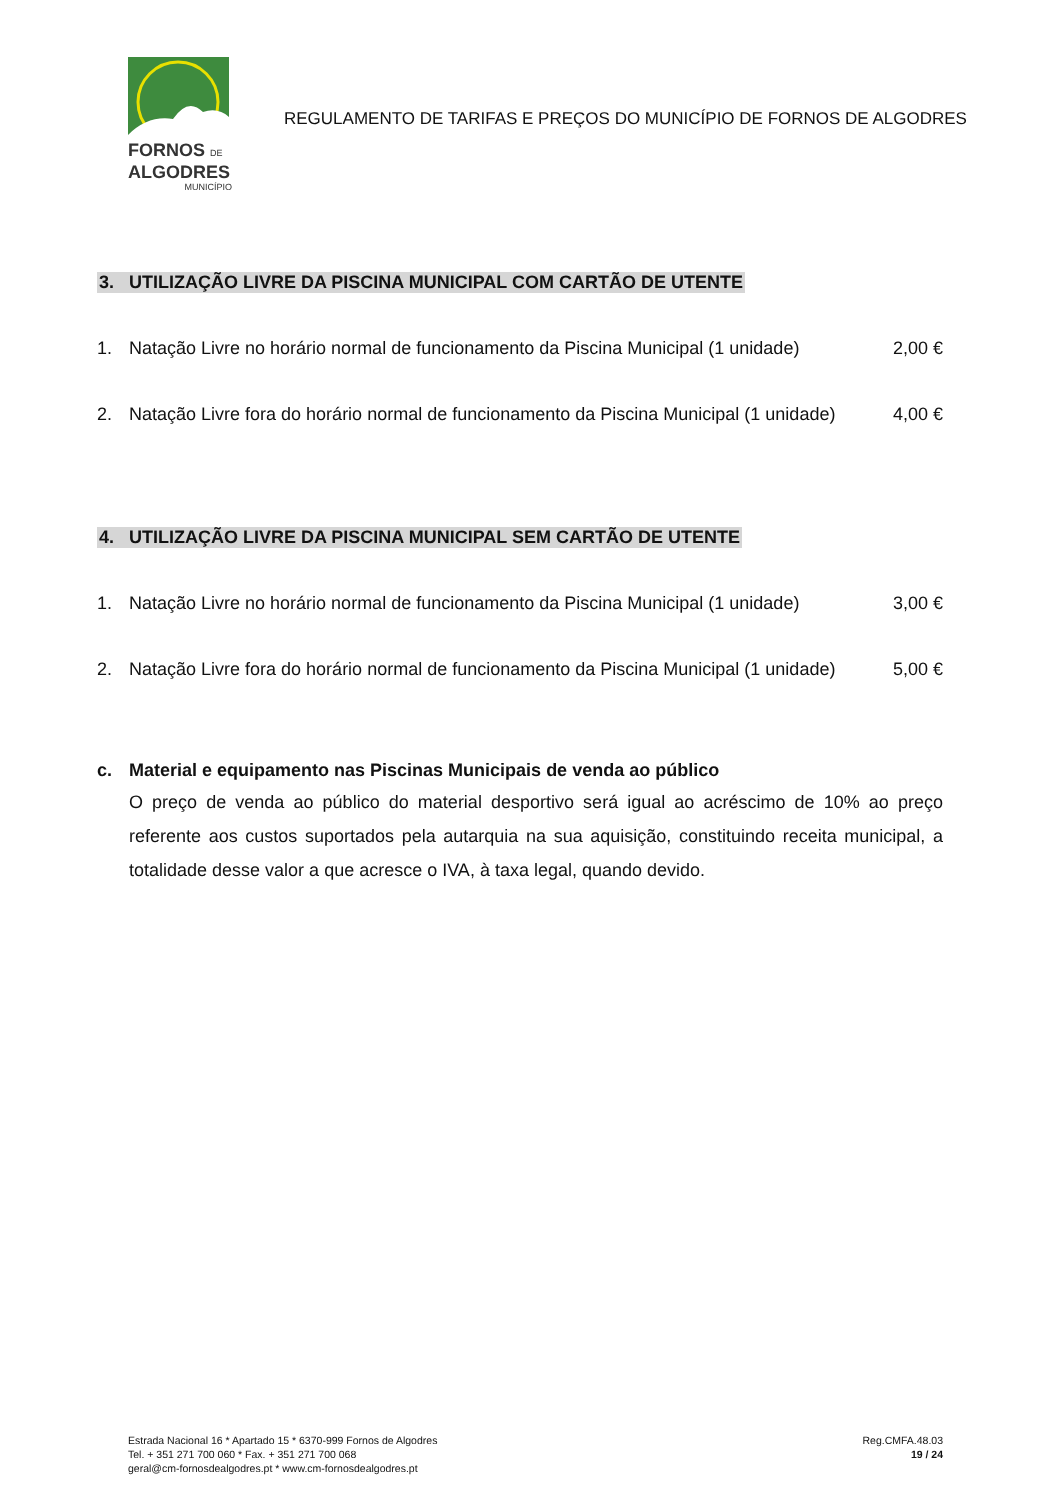FORNOS DE
ALGODRES
MUNICÍPIO
REGULAMENTO DE TARIFAS E PREÇOS DO MUNICÍPIO DE FORNOS DE ALGODRES
3. UTILIZAÇÃO LIVRE DA PISCINA MUNICIPAL COM CARTÃO DE UTENTE
1. Natação Livre no horário normal de funcionamento da Piscina Municipal (1 unidade) 2,00 €
2. Natação Livre fora do horário normal de funcionamento da Piscina Municipal (1 unidade) 4,00 €
4. UTILIZAÇÃO LIVRE DA PISCINA MUNICIPAL SEM CARTÃO DE UTENTE
1. Natação Livre no horário normal de funcionamento da Piscina Municipal (1 unidade) 3,00 €
2. Natação Livre fora do horário normal de funcionamento da Piscina Municipal (1 unidade) 5,00 €
c. Material e equipamento nas Piscinas Municipais de venda ao público
O preço de venda ao público do material desportivo será igual ao acréscimo de 10% ao preço referente aos custos suportados pela autarquia na sua aquisição, constituindo receita municipal, a totalidade desse valor a que acresce o IVA, à taxa legal, quando devido.
Estrada Nacional 16 * Apartado 15 * 6370-999 Fornos de Algodres
Tel. + 351 271 700 060 * Fax. + 351 271 700 068
geral@cm-fornosdealgodres.pt * www.cm-fornosdealgodres.pt
Reg.CMFA.48.03
19 / 24